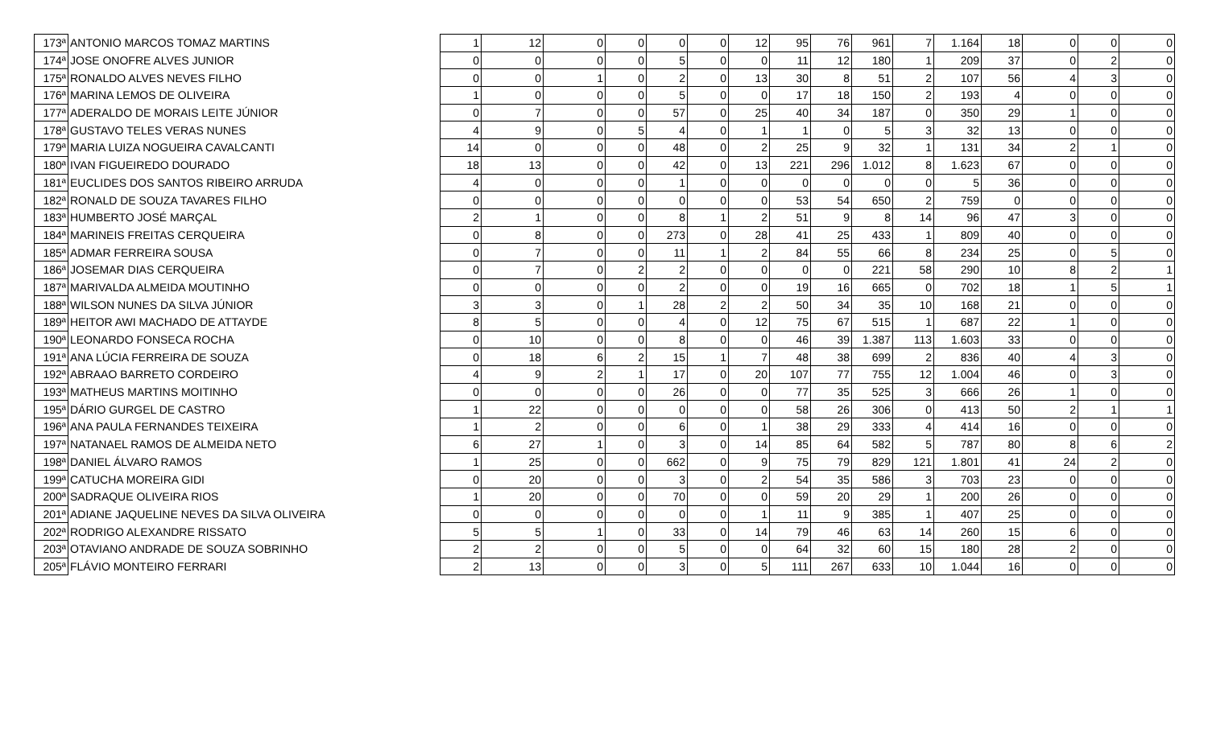| 173ª | ANTONIO MARCOS TOMAZ MARTINS | 1 | 12 | 0 | 0 | 0 | 0 | 12 | 95 | 76 | 961 | 7 | 1.164 | 18 | 0 | 0 | 0 |
| 174ª | JOSE ONOFRE ALVES JUNIOR | 0 | 0 | 0 | 0 | 5 | 0 | 0 | 11 | 12 | 180 | 1 | 209 | 37 | 0 | 2 | 0 |
| 175ª | RONALDO ALVES NEVES FILHO | 0 | 0 | 1 | 0 | 2 | 0 | 13 | 30 | 8 | 51 | 2 | 107 | 56 | 4 | 3 | 0 |
| 176ª | MARINA LEMOS DE OLIVEIRA | 1 | 0 | 0 | 0 | 5 | 0 | 0 | 17 | 18 | 150 | 2 | 193 | 4 | 0 | 0 | 0 |
| 177ª | ADERALDO DE MORAIS LEITE JÚNIOR | 0 | 7 | 0 | 0 | 57 | 0 | 25 | 40 | 34 | 187 | 0 | 350 | 29 | 1 | 0 | 0 |
| 178ª | GUSTAVO TELES VERAS NUNES | 4 | 9 | 0 | 5 | 4 | 0 | 1 | 1 | 0 | 5 | 3 | 32 | 13 | 0 | 0 | 0 |
| 179ª | MARIA LUIZA NOGUEIRA CAVALCANTI | 14 | 0 | 0 | 0 | 48 | 0 | 2 | 25 | 9 | 32 | 1 | 131 | 34 | 2 | 1 | 0 |
| 180ª | IVAN FIGUEIREDO DOURADO | 18 | 13 | 0 | 0 | 42 | 0 | 13 | 221 | 296 | 1.012 | 8 | 1.623 | 67 | 0 | 0 | 0 |
| 181ª | EUCLIDES DOS SANTOS RIBEIRO ARRUDA | 4 | 0 | 0 | 0 | 1 | 0 | 0 | 0 | 0 | 0 | 0 | 5 | 36 | 0 | 0 | 0 |
| 182ª | RONALD DE SOUZA TAVARES FILHO | 0 | 0 | 0 | 0 | 0 | 0 | 0 | 53 | 54 | 650 | 2 | 759 | 0 | 0 | 0 | 0 |
| 183ª | HUMBERTO JOSÉ MARÇAL | 2 | 1 | 0 | 0 | 8 | 1 | 2 | 51 | 9 | 8 | 14 | 96 | 47 | 3 | 0 | 0 |
| 184ª | MARINEIS FREITAS CERQUEIRA | 0 | 8 | 0 | 0 | 273 | 0 | 28 | 41 | 25 | 433 | 1 | 809 | 40 | 0 | 0 | 0 |
| 185ª | ADMAR FERREIRA SOUSA | 0 | 7 | 0 | 0 | 11 | 1 | 2 | 84 | 55 | 66 | 8 | 234 | 25 | 0 | 5 | 0 |
| 186ª | JOSEMAR DIAS CERQUEIRA | 0 | 7 | 0 | 2 | 2 | 0 | 0 | 0 | 0 | 221 | 58 | 290 | 10 | 8 | 2 | 1 |
| 187ª | MARIVALDA ALMEIDA MOUTINHO | 0 | 0 | 0 | 0 | 2 | 0 | 0 | 19 | 16 | 665 | 0 | 702 | 18 | 1 | 5 | 1 |
| 188ª | WILSON NUNES DA SILVA JÚNIOR | 3 | 3 | 0 | 1 | 28 | 2 | 2 | 50 | 34 | 35 | 10 | 168 | 21 | 0 | 0 | 0 |
| 189ª | HEITOR AWI MACHADO DE ATTAYDE | 8 | 5 | 0 | 0 | 4 | 0 | 12 | 75 | 67 | 515 | 1 | 687 | 22 | 1 | 0 | 0 |
| 190ª | LEONARDO FONSECA ROCHA | 0 | 10 | 0 | 0 | 8 | 0 | 0 | 46 | 39 | 1.387 | 113 | 1.603 | 33 | 0 | 0 | 0 |
| 191ª | ANA LÚCIA FERREIRA DE SOUZA | 0 | 18 | 6 | 2 | 15 | 1 | 7 | 48 | 38 | 699 | 2 | 836 | 40 | 4 | 3 | 0 |
| 192ª | ABRAAO BARRETO CORDEIRO | 4 | 9 | 2 | 1 | 17 | 0 | 20 | 107 | 77 | 755 | 12 | 1.004 | 46 | 0 | 3 | 0 |
| 193ª | MATHEUS MARTINS MOITINHO | 0 | 0 | 0 | 0 | 26 | 0 | 0 | 77 | 35 | 525 | 3 | 666 | 26 | 1 | 0 | 0 |
| 195ª | DÁRIO GURGEL DE CASTRO | 1 | 22 | 0 | 0 | 0 | 0 | 0 | 58 | 26 | 306 | 0 | 413 | 50 | 2 | 1 | 1 |
| 196ª | ANA PAULA FERNANDES TEIXEIRA | 1 | 2 | 0 | 0 | 6 | 0 | 1 | 38 | 29 | 333 | 4 | 414 | 16 | 0 | 0 | 0 |
| 197ª | NATANAEL RAMOS DE ALMEIDA NETO | 6 | 27 | 1 | 0 | 3 | 0 | 14 | 85 | 64 | 582 | 5 | 787 | 80 | 8 | 6 | 2 |
| 198ª | DANIEL ÁLVARO RAMOS | 1 | 25 | 0 | 0 | 662 | 0 | 9 | 75 | 79 | 829 | 121 | 1.801 | 41 | 24 | 2 | 0 |
| 199ª | CATUCHA MOREIRA GIDI | 0 | 20 | 0 | 0 | 3 | 0 | 2 | 54 | 35 | 586 | 3 | 703 | 23 | 0 | 0 | 0 |
| 200ª | SADRAQUE OLIVEIRA RIOS | 1 | 20 | 0 | 0 | 70 | 0 | 0 | 59 | 20 | 29 | 1 | 200 | 26 | 0 | 0 | 0 |
| 201ª | ADIANE JAQUELINE NEVES DA SILVA OLIVEIRA | 0 | 0 | 0 | 0 | 0 | 0 | 1 | 11 | 9 | 385 | 1 | 407 | 25 | 0 | 0 | 0 |
| 202ª | RODRIGO ALEXANDRE RISSATO | 5 | 5 | 1 | 0 | 33 | 0 | 14 | 79 | 46 | 63 | 14 | 260 | 15 | 6 | 0 | 0 |
| 203ª | OTAVIANO ANDRADE DE SOUZA SOBRINHO | 2 | 2 | 0 | 0 | 5 | 0 | 0 | 64 | 32 | 60 | 15 | 180 | 28 | 2 | 0 | 0 |
| 205ª | FLÁVIO MONTEIRO FERRARI | 2 | 13 | 0 | 0 | 3 | 0 | 5 | 111 | 267 | 633 | 10 | 1.044 | 16 | 0 | 0 | 0 |